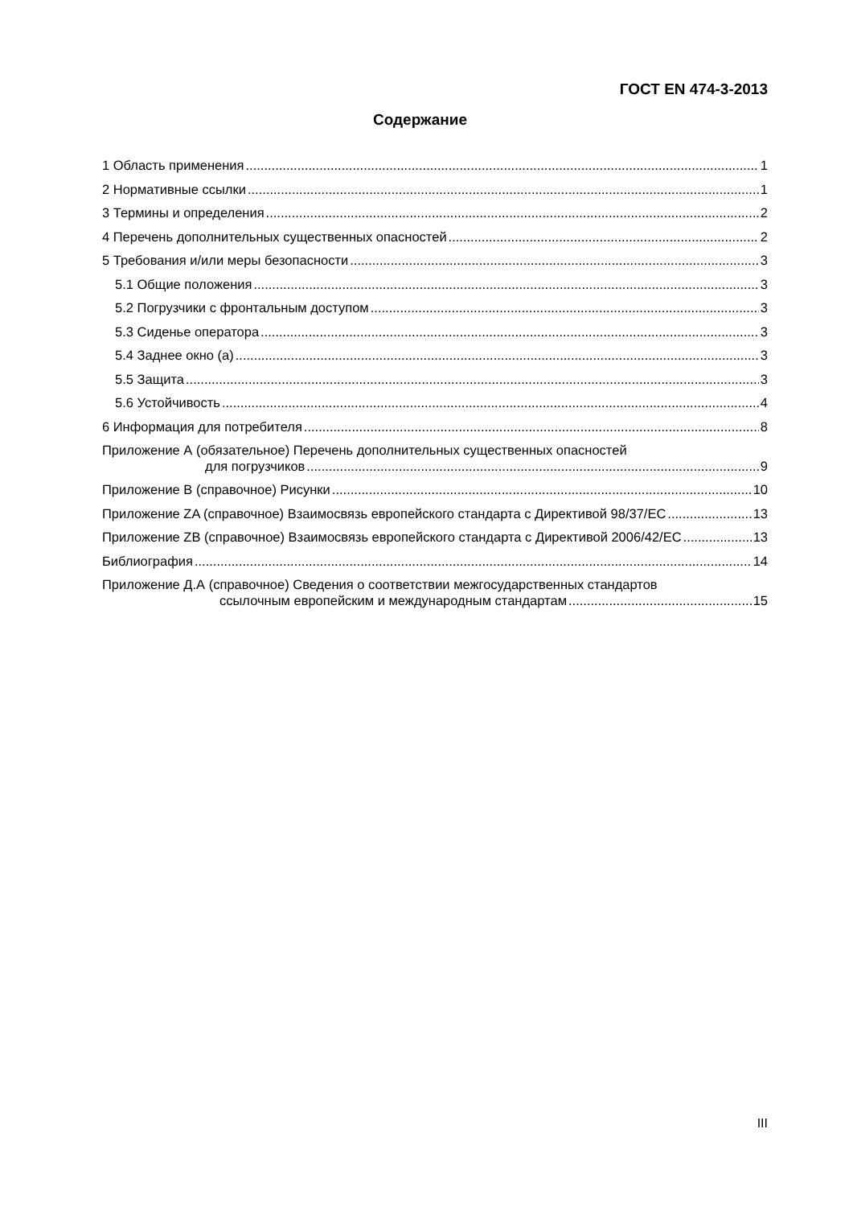ГОСТ EN 474-3-2013
Содержание
1 Область применения 1
2 Нормативные ссылки 1
3 Термины и определения 2
4 Перечень дополнительных существенных опасностей 2
5 Требования и/или меры безопасности 3
5.1 Общие положения 3
5.2 Погрузчики с фронтальным доступом 3
5.3 Сиденье оператора 3
5.4 Заднее окно (а) 3
5.5 Защита 3
5.6 Устойчивость 4
6 Информация для потребителя 8
Приложение А (обязательное) Перечень дополнительных существенных опасностей
для погрузчиков 9
Приложение В (справочное) Рисунки 10
Приложение ZA (справочное) Взаимосвязь европейского стандарта с Директивой 98/37/EC 13
Приложение ZB (справочное) Взаимосвязь европейского стандарта с Директивой 2006/42/EC 13
Библиография 14
Приложение Д.А (справочное) Сведения о соответствии межгосударственных стандартов
ссылочным европейским и международным стандартам 15
III